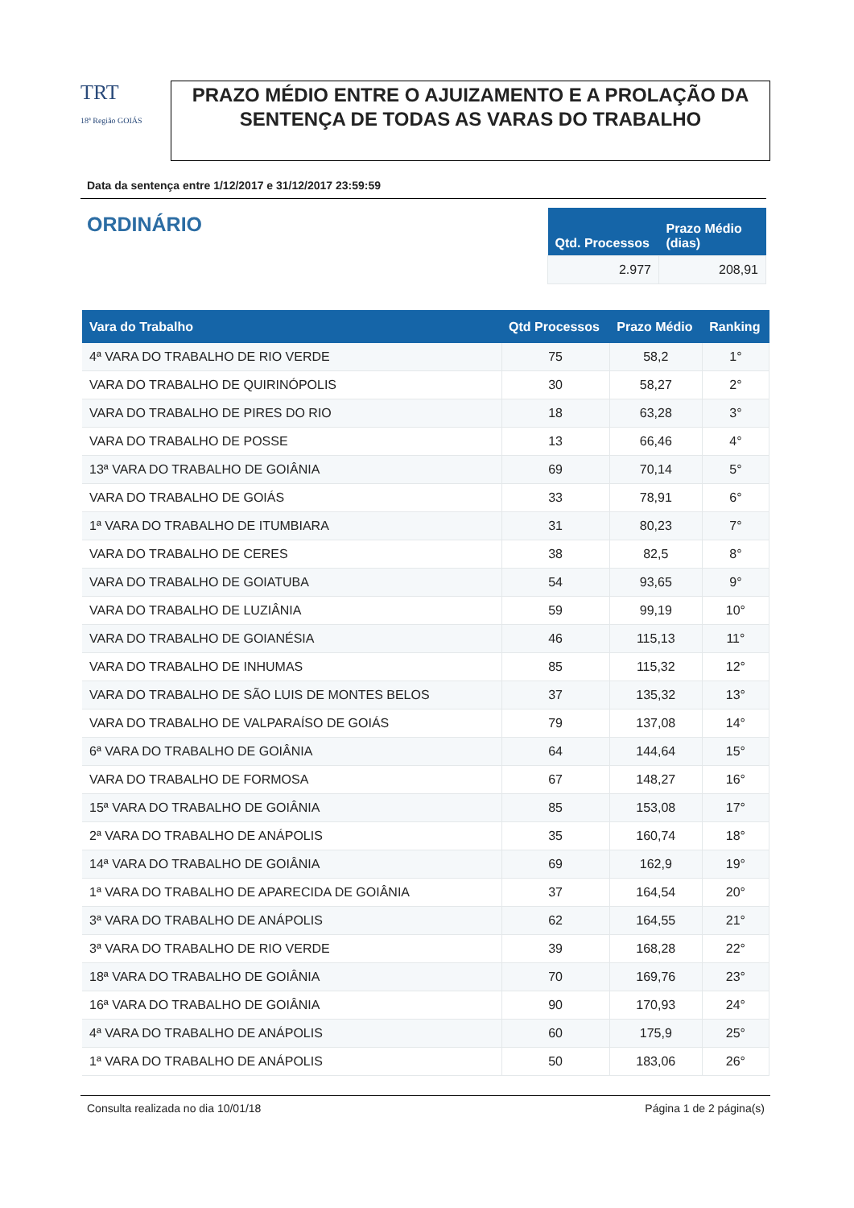TRT
18ª Região GOIÁS
PRAZO MÉDIO ENTRE O AJUIZAMENTO E A PROLAÇÃO DA SENTENÇA DE TODAS AS VARAS DO TRABALHO
Data da sentença entre 1/12/2017 e 31/12/2017 23:59:59
ORDINÁRIO
| Qtd. Processos | Prazo Médio (dias) |
| --- | --- |
| 2.977 | 208,91 |
| Vara do Trabalho | Qtd Processos | Prazo Médio | Ranking |
| --- | --- | --- | --- |
| 4ª VARA DO TRABALHO DE RIO VERDE | 75 | 58,2 | 1° |
| VARA DO TRABALHO DE QUIRINÓPOLIS | 30 | 58,27 | 2° |
| VARA DO TRABALHO DE PIRES DO RIO | 18 | 63,28 | 3° |
| VARA DO TRABALHO DE POSSE | 13 | 66,46 | 4° |
| 13ª VARA DO TRABALHO DE GOIÂNIA | 69 | 70,14 | 5° |
| VARA DO TRABALHO DE GOIÁS | 33 | 78,91 | 6° |
| 1ª VARA DO TRABALHO DE ITUMBIARA | 31 | 80,23 | 7° |
| VARA DO TRABALHO DE CERES | 38 | 82,5 | 8° |
| VARA DO TRABALHO DE GOIATUBA | 54 | 93,65 | 9° |
| VARA DO TRABALHO DE LUZIÂNIA | 59 | 99,19 | 10° |
| VARA DO TRABALHO DE GOIANÉSIA | 46 | 115,13 | 11° |
| VARA DO TRABALHO DE INHUMAS | 85 | 115,32 | 12° |
| VARA DO TRABALHO DE SÃO LUIS DE MONTES BELOS | 37 | 135,32 | 13° |
| VARA DO TRABALHO DE VALPARAÍSO DE GOIÁS | 79 | 137,08 | 14° |
| 6ª VARA DO TRABALHO DE GOIÂNIA | 64 | 144,64 | 15° |
| VARA DO TRABALHO DE FORMOSA | 67 | 148,27 | 16° |
| 15ª VARA DO TRABALHO DE GOIÂNIA | 85 | 153,08 | 17° |
| 2ª VARA DO TRABALHO DE ANÁPOLIS | 35 | 160,74 | 18° |
| 14ª VARA DO TRABALHO DE GOIÂNIA | 69 | 162,9 | 19° |
| 1ª VARA DO TRABALHO DE APARECIDA DE GOIÂNIA | 37 | 164,54 | 20° |
| 3ª VARA DO TRABALHO DE ANÁPOLIS | 62 | 164,55 | 21° |
| 3ª VARA DO TRABALHO DE RIO VERDE | 39 | 168,28 | 22° |
| 18ª VARA DO TRABALHO DE GOIÂNIA | 70 | 169,76 | 23° |
| 16ª VARA DO TRABALHO DE GOIÂNIA | 90 | 170,93 | 24° |
| 4ª VARA DO TRABALHO DE ANÁPOLIS | 60 | 175,9 | 25° |
| 1ª VARA DO TRABALHO DE ANÁPOLIS | 50 | 183,06 | 26° |
Consulta realizada no dia 10/01/18 Página 1 de 2 página(s)